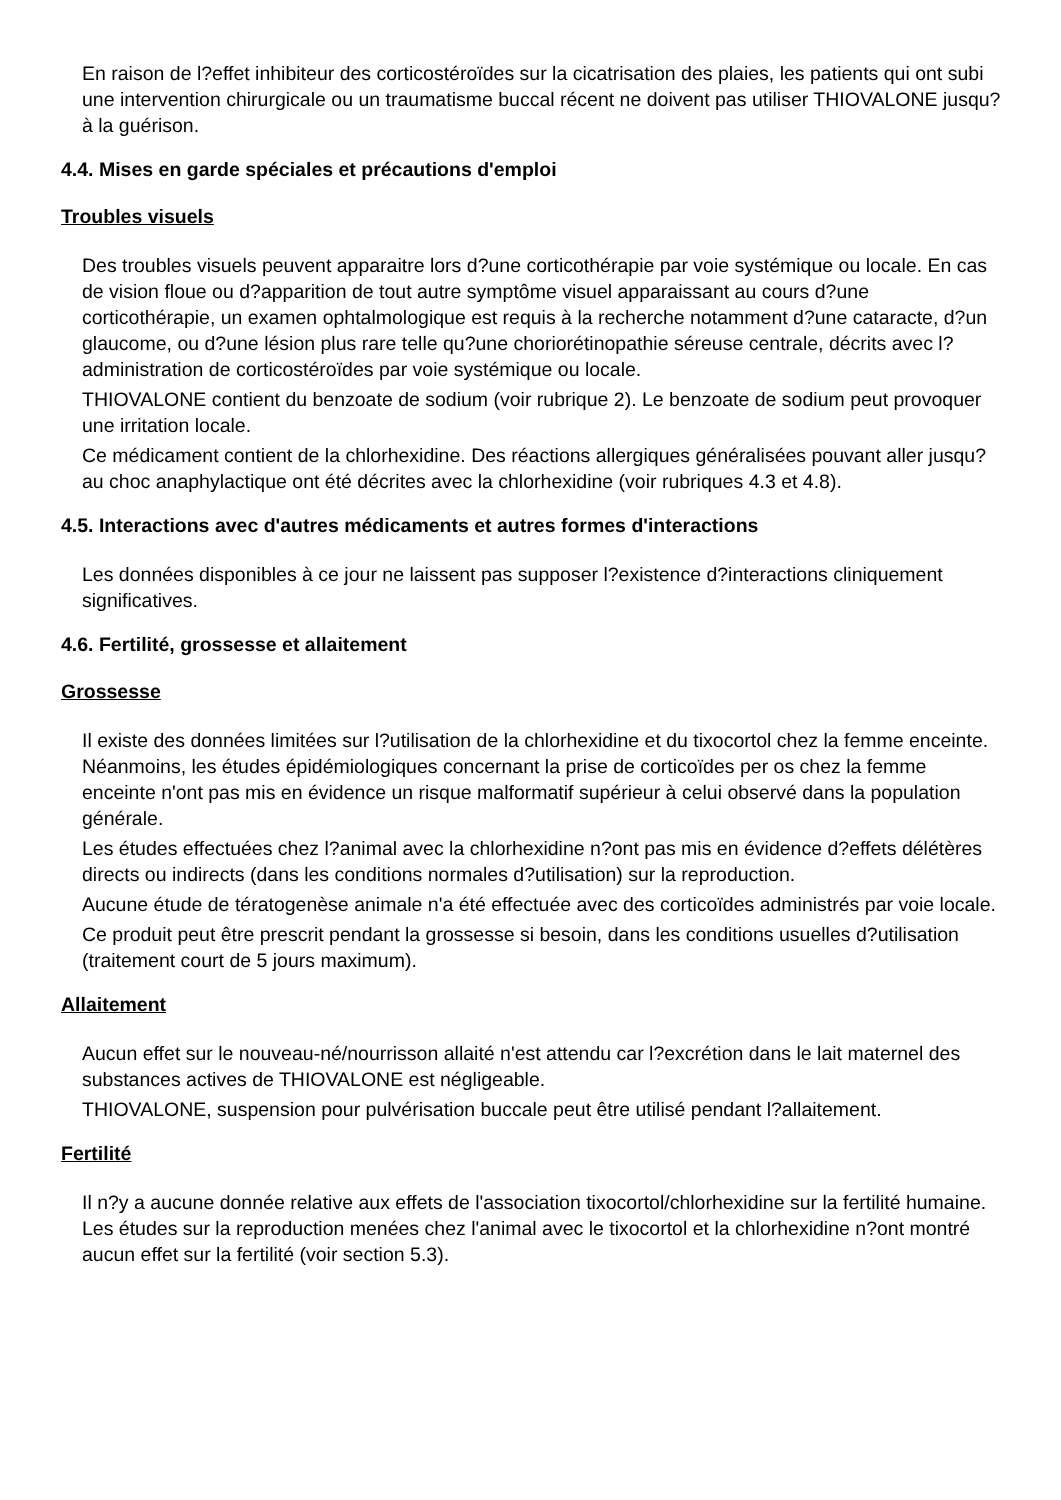En raison de l?effet inhibiteur des corticostéroïdes sur la cicatrisation des plaies, les patients qui ont subi une intervention chirurgicale ou un traumatisme buccal récent ne doivent pas utiliser THIOVALONE jusqu?à la guérison.
4.4. Mises en garde spéciales et précautions d'emploi
Troubles visuels
Des troubles visuels peuvent apparaitre lors d?une corticothérapie par voie systémique ou locale. En cas de vision floue ou d?apparition de tout autre symptôme visuel apparaissant au cours d?une corticothérapie, un examen ophtalmologique est requis à la recherche notamment d?une cataracte, d?un glaucome, ou d?une lésion plus rare telle qu?une choriorétinopathie séreuse centrale, décrits avec l?administration de corticostéroïdes par voie systémique ou locale.
THIOVALONE contient du benzoate de sodium (voir rubrique 2). Le benzoate de sodium peut provoquer une irritation locale.
Ce médicament contient de la chlorhexidine. Des réactions allergiques généralisées pouvant aller jusqu?au choc anaphylactique ont été décrites avec la chlorhexidine (voir rubriques 4.3 et 4.8).
4.5. Interactions avec d'autres médicaments et autres formes d'interactions
Les données disponibles à ce jour ne laissent pas supposer l?existence d?interactions cliniquement significatives.
4.6. Fertilité, grossesse et allaitement
Grossesse
Il existe des données limitées sur l?utilisation de la chlorhexidine et du tixocortol chez la femme enceinte. Néanmoins, les études épidémiologiques concernant la prise de corticoïdes per os chez la femme enceinte n'ont pas mis en évidence un risque malformatif supérieur à celui observé dans la population générale.
Les études effectuées chez l?animal avec la chlorhexidine n?ont pas mis en évidence d?effets délétères directs ou indirects (dans les conditions normales d?utilisation) sur la reproduction.
Aucune étude de tératogenèse animale n'a été effectuée avec des corticoïdes administrés par voie locale.
Ce produit peut être prescrit pendant la grossesse si besoin, dans les conditions usuelles d?utilisation (traitement court de 5 jours maximum).
Allaitement
Aucun effet sur le nouveau-né/nourrisson allaité n'est attendu car l?excrétion dans le lait maternel des substances actives de THIOVALONE est négligeable.
THIOVALONE, suspension pour pulvérisation buccale peut être utilisé pendant l?allaitement.
Fertilité
Il n?y a aucune donnée relative aux effets de l'association tixocortol/chlorhexidine sur la fertilité humaine. Les études sur la reproduction menées chez l'animal avec le tixocortol et la chlorhexidine n?ont montré aucun effet sur la fertilité (voir section 5.3).